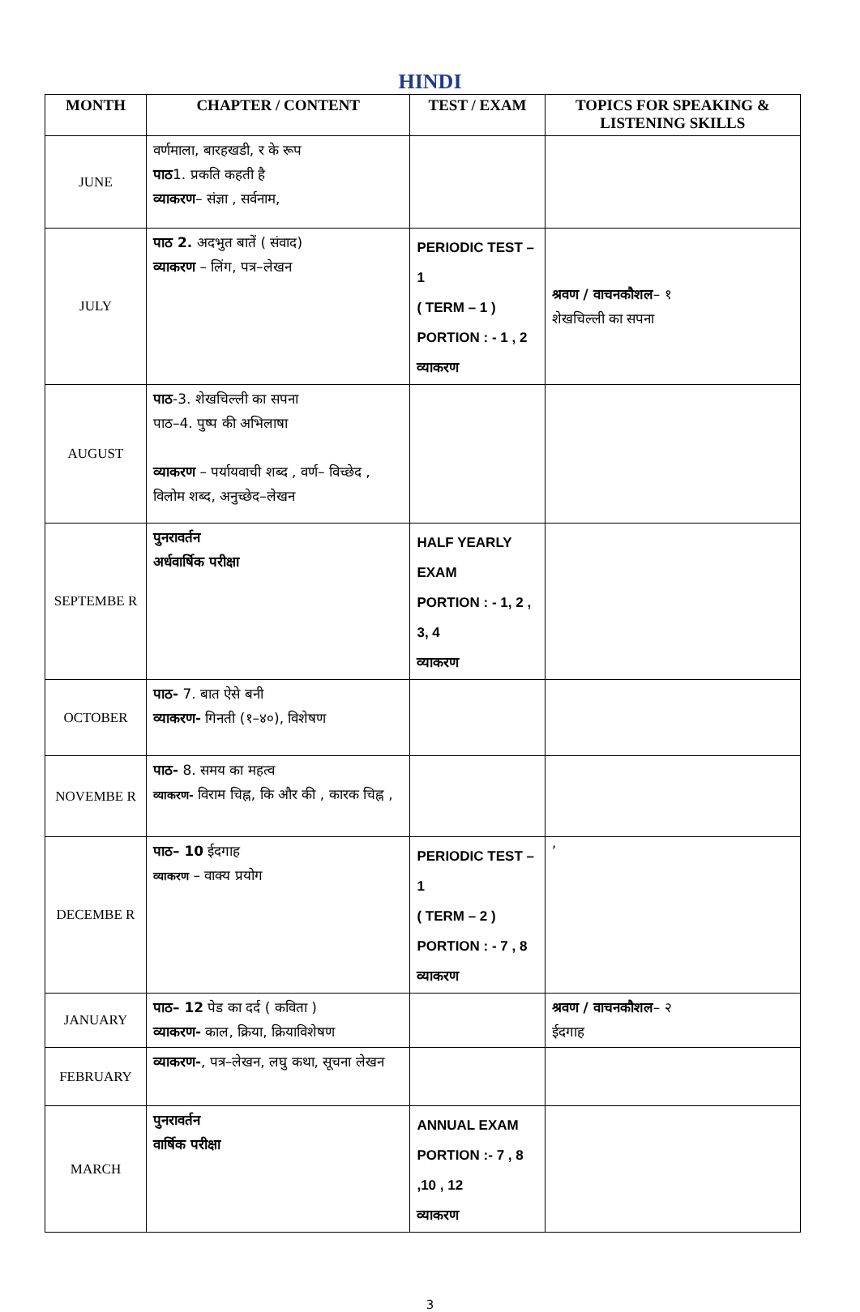HINDI
| MONTH | CHAPTER / CONTENT | TEST / EXAM | TOPICS FOR SPEAKING & LISTENING SKILLS |
| --- | --- | --- | --- |
| JUNE | वर्णमाला, बारहखडी, र के रूप पाठ 1. प्रकति कहती है व्याकरण – संज्ञा , सर्वनाम, | | |
| JULY | पाठ 2. अदभुत बातें ( संवाद) व्याकरण – लिंग, पत्र–लेखन | PERIODIC TEST – 1 ( TERM – 1 ) PORTION : - 1 , 2 व्याकरण | श्रवण / वाचनकौशल – १ शेखचिल्ली का सपना |
| AUGUST | पाठ -3. शेखचिल्ली का सपना पाठ–4. पुष्प की अभिलाषा व्याकरण – पर्यायवाची शब्द , वर्ण– विच्छेद , विलोम शब्द, अनुच्छेद–लेखन | | |
| SEPTEMBE R | पुनरावर्तन अर्धवार्षिक परीक्षा | HALF YEARLY EXAM PORTION : - 1, 2 , 3, 4 व्याकरण | |
| OCTOBER | पाठ- 7. बात ऐसे बनी व्याकरण- गिनती (१–४०), विशेषण | | |
| NOVEMBE R | पाठ- 8. समय का महत्व व्याकरण- विराम चिह्न, कि और की , कारक चिह्न , | | |
| DECEMBE R | पाठ– 10 ईदगाह व्याकरण – वाक्य प्रयोग | PERIODIC TEST – 1 ( TERM – 2 ) PORTION : - 7 , 8 व्याकरण | ’ |
| JANUARY | पाठ– 12 पेड का दर्द ( कविता ) व्याकरण- काल, क्रिया, क्रियाविशेषण | | श्रवण / वाचनकौशल – २ ईदगाह |
| FEBRUARY | व्याकरण- , पत्र–लेखन, लघु कथा, सूचना लेखन | | |
| MARCH | पुनरावर्तन वार्षिक परीक्षा | ANNUAL EXAM PORTION :- 7 , 8 ,10 , 12 व्याकरण | |
3